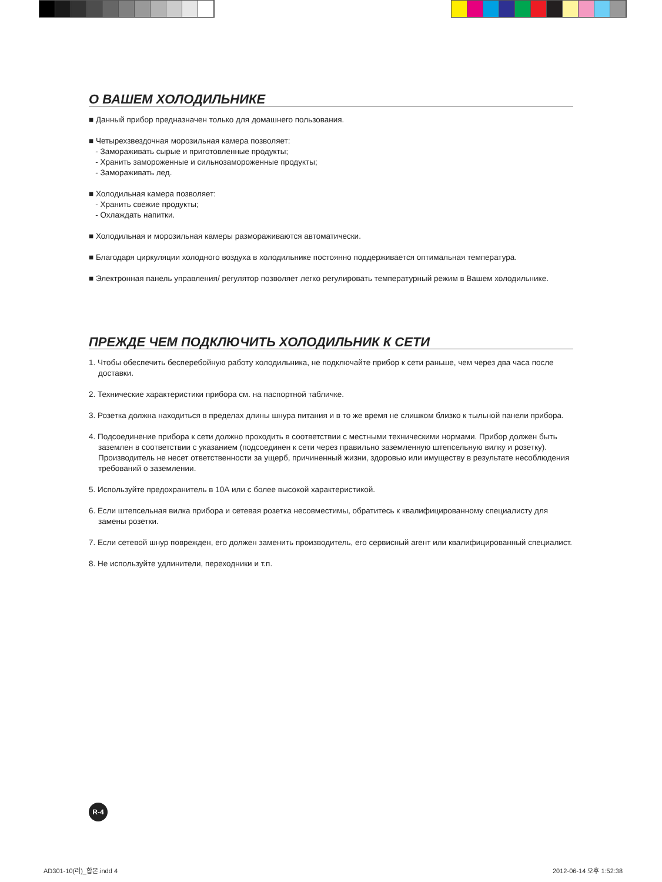О ВАШЕМ ХОЛОДИЛЬНИКЕ
■ Данный прибор предназначен только для домашнего пользования.
■ Четырехзвездочная морозильная камера позволяет:
- Замораживать сырые и приготовленные продукты;
- Хранить замороженные и сильнозамороженные продукты;
- Замораживать лед.
■ Холодильная камера позволяет:
- Хранить свежие продукты;
- Охлаждать напитки.
■ Холодильная и морозильная камеры размораживаются автоматически.
■ Благодаря циркуляции холодного воздуха в холодильнике постоянно поддерживается оптимальная температура.
■ Электронная панель управления/ регулятор позволяет легко регулировать температурный режим в Вашем холодильнике.
ПРЕЖДЕ ЧЕМ ПОДКЛЮЧИТЬ ХОЛОДИЛЬНИК К СЕТИ
1. Чтобы обеспечить бесперебойную работу холодильника, не подключайте прибор к сети раньше, чем через два часа после доставки.
2. Технические характеристики прибора см. на паспортной табличке.
3. Розетка должна находиться в пределах длины шнура питания и в то же время не слишком близко к тыльной панели прибора.
4. Подсоединение прибора к сети должно проходить в соответствии с местными техническими нормами. Прибор должен быть заземлен в соответствии с указанием (подсоединен к сети через правильно заземленную штепсельную вилку и розетку). Производитель не несет ответственности за ущерб, причиненный жизни, здоровью или имуществу в результате несоблюдения требований о заземлении.
5. Используйте предохранитель в 10А или с более высокой характеристикой.
6. Если штепсельная вилка прибора и сетевая розетка несовместимы, обратитесь к квалифицированному специалисту для замены розетки.
7. Если сетевой шнур поврежден, его должен заменить производитель, его сервисный агент или квалифицированный специалист.
8. Не используйте удлинители, переходники и т.п.
R-4
AD301-10(러)_합본.indd 4 2012-06-14 오후 1:52:38